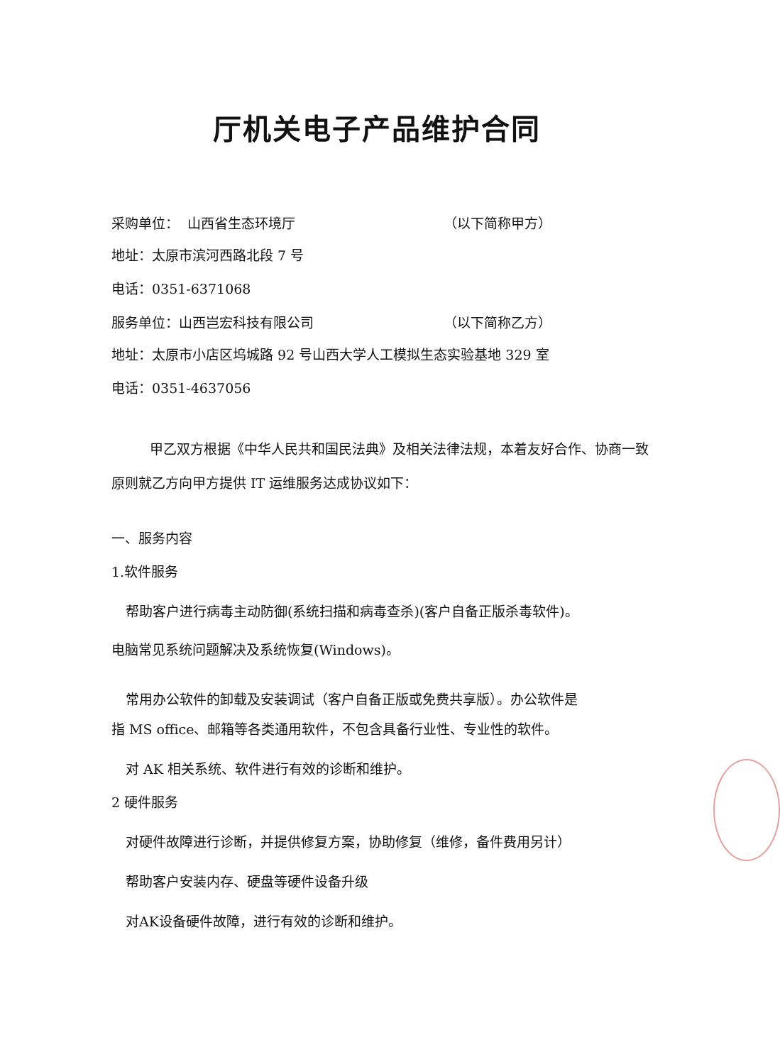厅机关电子产品维护合同
采购单位： 山西省生态环境厅 （以下简称甲方）
地址：太原市滨河西路北段 7 号
电话：0351-6371068
服务单位：山西岂宏科技有限公司 （以下简称乙方）
地址：太原市小店区坞城路 92 号山西大学人工模拟生态实验基地 329 室
电话：0351-4637056
甲乙双方根据《中华人民共和国民法典》及相关法律法规，本着友好合作、协商一致原则就乙方向甲方提供 IT 运维服务达成协议如下：
一、服务内容
1.软件服务
帮助客户进行病毒主动防御(系统扫描和病毒查杀)(客户自备正版杀毒软件)。
电脑常见系统问题解决及系统恢复(Windows)。
常用办公软件的卸载及安装调试（客户自备正版或免费共享版）。办公软件是
指 MS office、邮箱等各类通用软件，不包含具备行业性、专业性的软件。
对 AK 相关系统、软件进行有效的诊断和维护。
2 硬件服务
对硬件故障进行诊断，并提供修复方案，协助修复（维修，备件费用另计）
帮助客户安装内存、硬盘等硬件设备升级
对AK设备硬件故障，进行有效的诊断和维护。